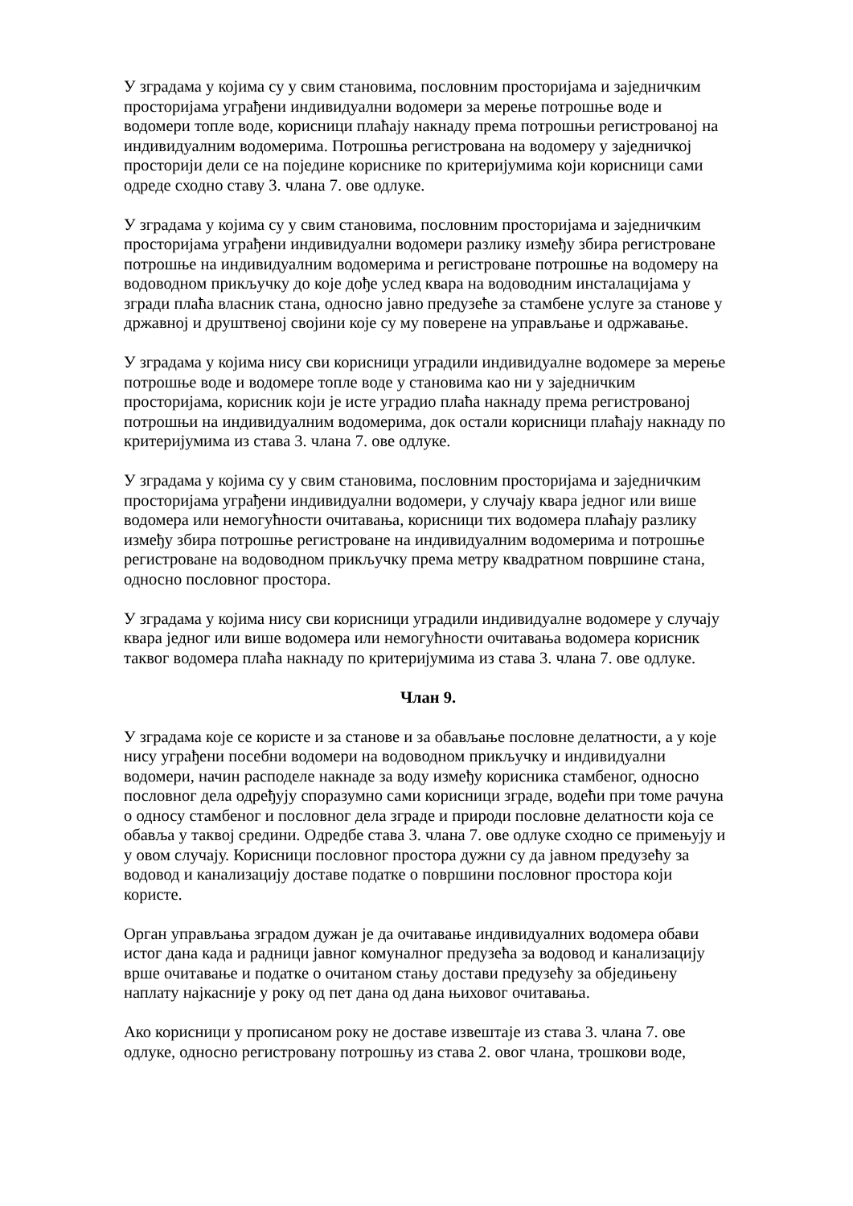У зградама у којима су у свим становима, пословним просторијама и заједничким просторијама уграђени индивидуални водомери за мерење потрошње воде и водомери топле воде, корисници плаћају накнаду према потрошњи регистрованој на индивидуалним водомерима. Потрошња регистрована на водомеру у заједничкој просторији дели се на поједине кориснике по критеријумима који корисници сами одреде сходно ставу 3. члана 7. ове одлуке.
У зградама у којима су у свим становима, пословним просторијама и заједничким просторијама уграђени индивидуални водомери разлику између збира регистроване потрошње на индивидуалним водомерима и регистроване потрошње на водомеру на водоводном прикључку до које дође услед квара на водоводним инсталацијама у згради плаћа власник стана, односно јавно предузеће за стамбене услуге за станове у државној и друштвеној својини које су му поверене на управљање и одржавање.
У зградама у којима нису сви корисници уградили индивидуалне водомере за мерење потрошње воде и водомере топле воде у становима као ни у заједничким просторијама, корисник који је исте уградио плаћа накнаду према регистрованој потрошњи на индивидуалним водомерима, док остали корисници плаћају накнаду по критеријумима из става 3. члана 7. ове одлуке.
У зградама у којима су у свим становима, пословним просторијама и заједничким просторијама уграђени индивидуални водомери, у случају квара једног или више водомера или немогућности очитавања, корисници тих водомера плаћају разлику између збира потрошње регистроване на индивидуалним водомерима и потрошње регистроване на водоводном прикључку према метру квадратном површине стана, односно пословног простора.
У зградама у којима нису сви корисници уградили индивидуалне водомере у случају квара једног или више водомера или немогућности очитавања водомера корисник таквог водомера плаћа накнаду по критеријумима из става 3. члана 7. ове одлуке.
Члан 9.
У зградама које се користе и за станове и за обављање пословне делатности, а у које нису уграђени посебни водомери на водоводном прикључку и индивидуални водомери, начин расподеле накнаде за воду између корисника стамбеног, односно пословног дела одређују споразумно сами корисници зграде, водећи при томе рачуна о односу стамбеног и пословног дела зграде и природи пословне делатности која се обавља у таквој средини. Одредбе става 3. члана 7. ове одлуке сходно се примењују и у овом случају. Корисници пословног простора дужни су да јавном предузећу за водовод и канализацију доставе податке о површини пословног простора који користе.
Орган управљања зградом дужан је да очитавање индивидуалних водомера обави истог дана када и радници јавног комуналног предузећа за водовод и канализацију врше очитавање и податке о очитаном стању достави предузећу за обједињену наплату најкасније у року од пет дана од дана њиховог очитавања.
Ако корисници у прописаном року не доставе извештаје из става 3. члана 7. ове одлуке, односно регистровану потрошњу из става 2. овог члана, трошкови воде,